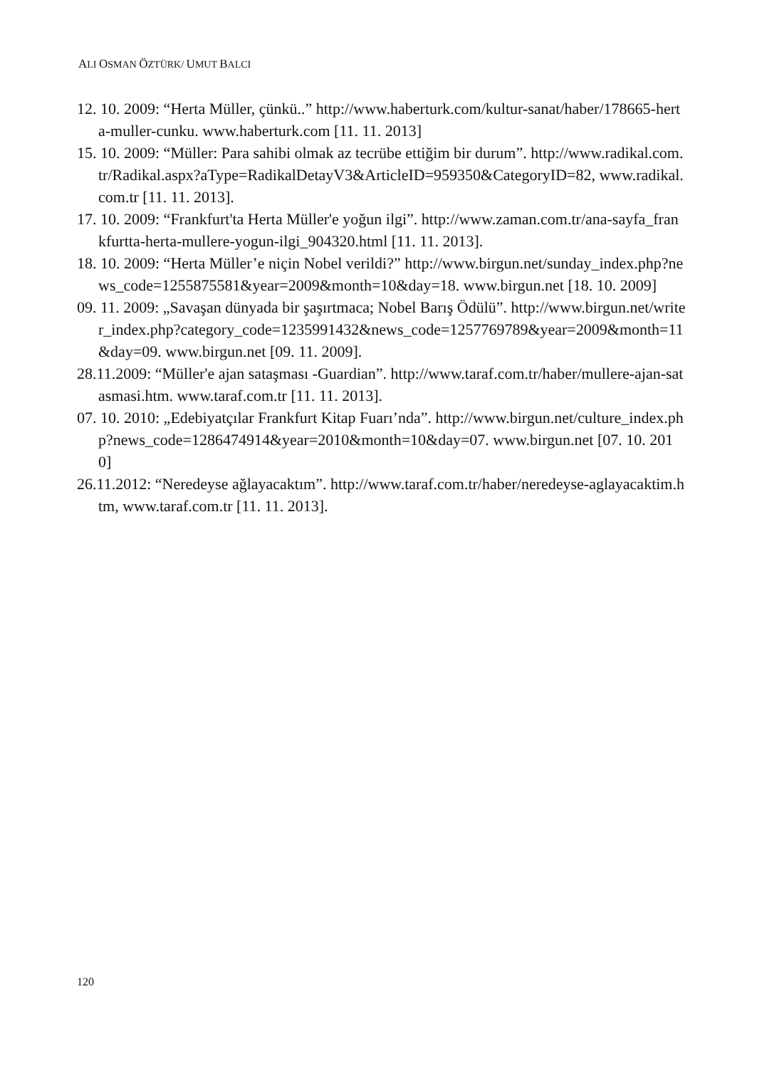ALI OSMAN ÖZTÜRK/ UMUT BALCI
12. 10. 2009: “Herta Müller, çünkü..” http://www.haberturk.com/kultur-sanat/haber/178665-herta-muller-cunku. www.haberturk.com [11. 11. 2013]
15. 10. 2009: “Müller: Para sahibi olmak az tecrübe ettiğim bir durum”. http://www.radikal.com.tr/Radikal.aspx?aType=RadikalDetayV3&ArticleID=959350&CategoryID=82, www.radikal.com.tr [11. 11. 2013].
17. 10. 2009: “Frankfurt'ta Herta Müller'e yoğun ilgi”. http://www.zaman.com.tr/ana-sayfa_frankfurtta-herta-mullere-yogun-ilgi_904320.html [11. 11. 2013].
18. 10. 2009: “Herta Müller’e niçin Nobel verildi?” http://www.birgun.net/sunday_index.php?news_code=1255875581&year=2009&month=10&day=18. www.birgun.net [18. 10. 2009]
09. 11. 2009: „Savaşan dünyada bir şaşırtmaca; Nobel Barış Ödülü”. http://www.birgun.net/writer_index.php?category_code=1235991432&news_code=1257769789&year=2009&month=11&day=09. www.birgun.net [09. 11. 2009].
28.11.2009: “Müller'e ajan sataşması -Guardian”. http://www.taraf.com.tr/haber/mullere-ajan-satasmasi.htm. www.taraf.com.tr [11. 11. 2013].
07. 10. 2010: „Edebiyatçılar Frankfurt Kitap Fuarı’nda”. http://www.birgun.net/culture_index.php?news_code=1286474914&year=2010&month=10&day=07. www.birgun.net [07. 10. 2010]
26.11.2012: “Neredeyse ağlayacaktım”. http://www.taraf.com.tr/haber/neredeyse-aglayacaktim.htm, www.taraf.com.tr [11. 11. 2013].
120